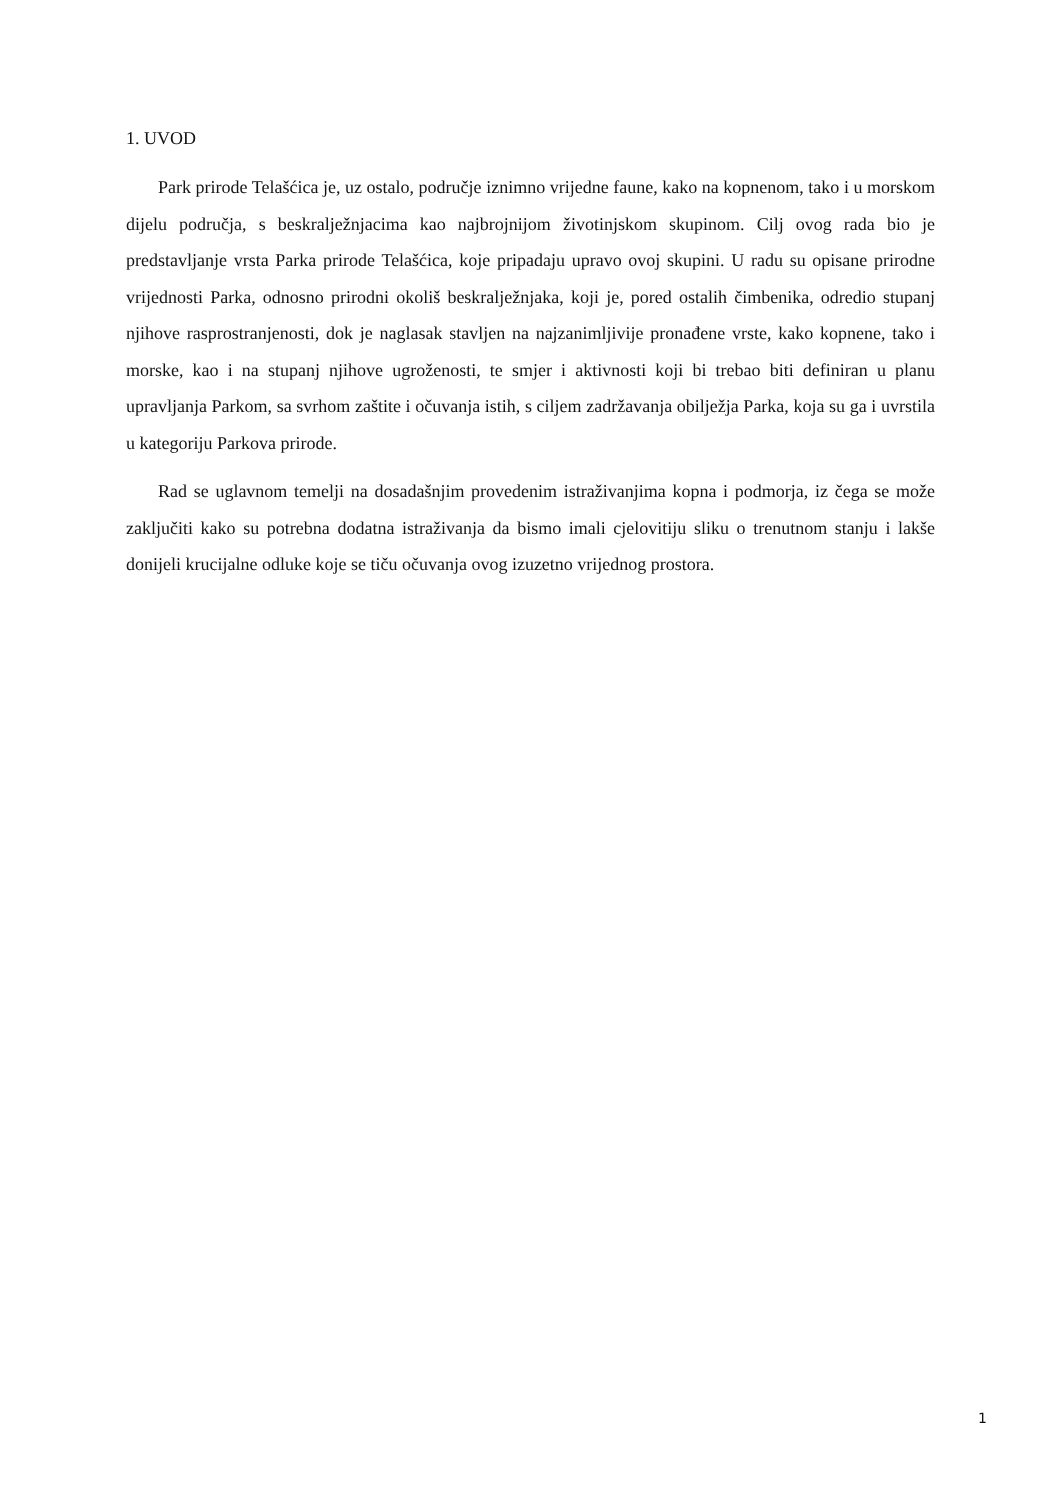1. UVOD
Park prirode Telašćica je, uz ostalo, područje iznimno vrijedne faune, kako na kopnenom, tako i u morskom dijelu područja, s beskralježnjacima kao najbrojnijom životinjskom skupinom. Cilj ovog rada bio je predstavljanje vrsta Parka prirode Telašćica, koje pripadaju upravo ovoj skupini. U radu su opisane prirodne vrijednosti Parka, odnosno prirodni okoliš beskralježnjaka, koji je, pored ostalih čimbenika, odredio stupanj njihove rasprostranjenosti, dok je naglasak stavljen na najzanimljivije pronađene vrste, kako kopnene, tako i morske, kao i na stupanj njihove ugroženosti, te smjer i aktivnosti koji bi trebao biti definiran u planu upravljanja Parkom, sa svrhom zaštite i očuvanja istih, s ciljem zadržavanja obilježja Parka, koja su ga i uvrstila u kategoriju Parkova prirode.
Rad se uglavnom temelji na dosadašnjim provedenim istraživanjima kopna i podmorja, iz čega se može zaključiti kako su potrebna dodatna istraživanja da bismo imali cjelovitiju sliku o trenutnom stanju i lakše donijeli krucijalne odluke koje se tiču očuvanja ovog izuzetno vrijednog prostora.
1